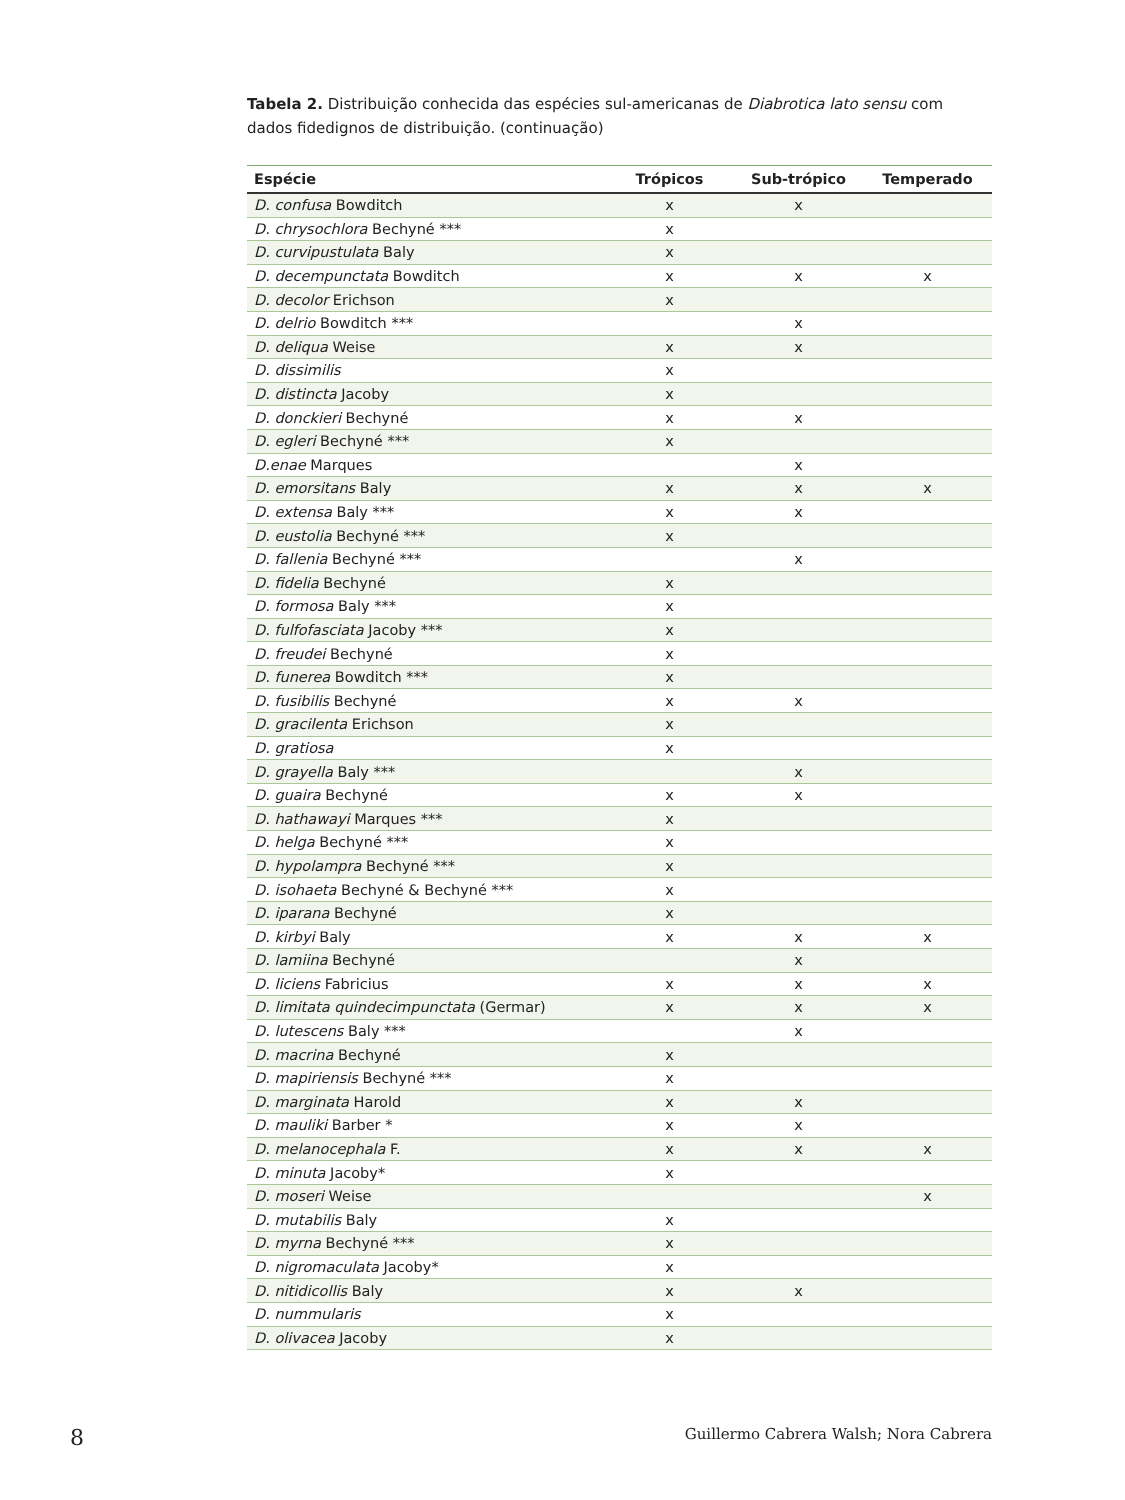Tabela 2. Distribuição conhecida das espécies sul-americanas de Diabrotica lato sensu com dados fidedignos de distribuição. (continuação)
| Espécie | Trópicos | Sub-trópico | Temperado |
| --- | --- | --- | --- |
| D. confusa Bowditch | x | x | |
| D. chrysochlora Bechyné *** | x | | |
| D. curvipustulata Baly | x | | |
| D. decempunctata Bowditch | x | x | x |
| D. decolor Erichson | x | | |
| D. delrio Bowditch *** | | x | |
| D. deliqua Weise | x | x | |
| D. dissimilis | x | | |
| D. distincta Jacoby | x | | |
| D. donckieri Bechyné | x | x | |
| D. egleri Bechyné *** | x | | |
| D.enae Marques | | x | |
| D. emorsitans Baly | x | x | x |
| D. extensa Baly *** | x | x | |
| D. eustolia Bechyné *** | x | | |
| D. fallenia Bechyné *** | | x | |
| D. fidelia Bechyné | x | | |
| D. formosa Baly *** | x | | |
| D. fulfofasciata Jacoby *** | x | | |
| D. freudei Bechyné | x | | |
| D. funerea Bowditch *** | x | | |
| D. fusibilis Bechyné | x | x | |
| D. gracilenta Erichson | x | | |
| D. gratiosa | x | | |
| D. grayella Baly *** | | x | |
| D. guaira Bechyné | x | x | |
| D. hathawayi Marques *** | x | | |
| D. helga Bechyné *** | x | | |
| D. hypolampra Bechyné *** | x | | |
| D. isohaeta Bechyné & Bechyné *** | x | | |
| D. iparana Bechyné | x | | |
| D. kirbyi Baly | x | x | x |
| D. lamiina Bechyné | | x | |
| D. liciens Fabricius | x | x | x |
| D. limitata quindecimpunctata (Germar) | x | x | x |
| D. lutescens Baly *** | | x | |
| D. macrina Bechyné | x | | |
| D. mapiriensis Bechyné *** | x | | |
| D. marginata Harold | x | x | |
| D. mauliki Barber * | x | x | |
| D. melanocephala F. | x | x | x |
| D. minuta Jacoby* | x | | |
| D. moseri Weise | | | x |
| D. mutabilis Baly | x | | |
| D. myrna Bechyné *** | x | | |
| D. nigromaculata Jacoby* | x | | |
| D. nitidicollis Baly | x | x | |
| D. nummularis | x | | |
| D. olivacea Jacoby | x | | |
8 Guillermo Cabrera Walsh; Nora Cabrera